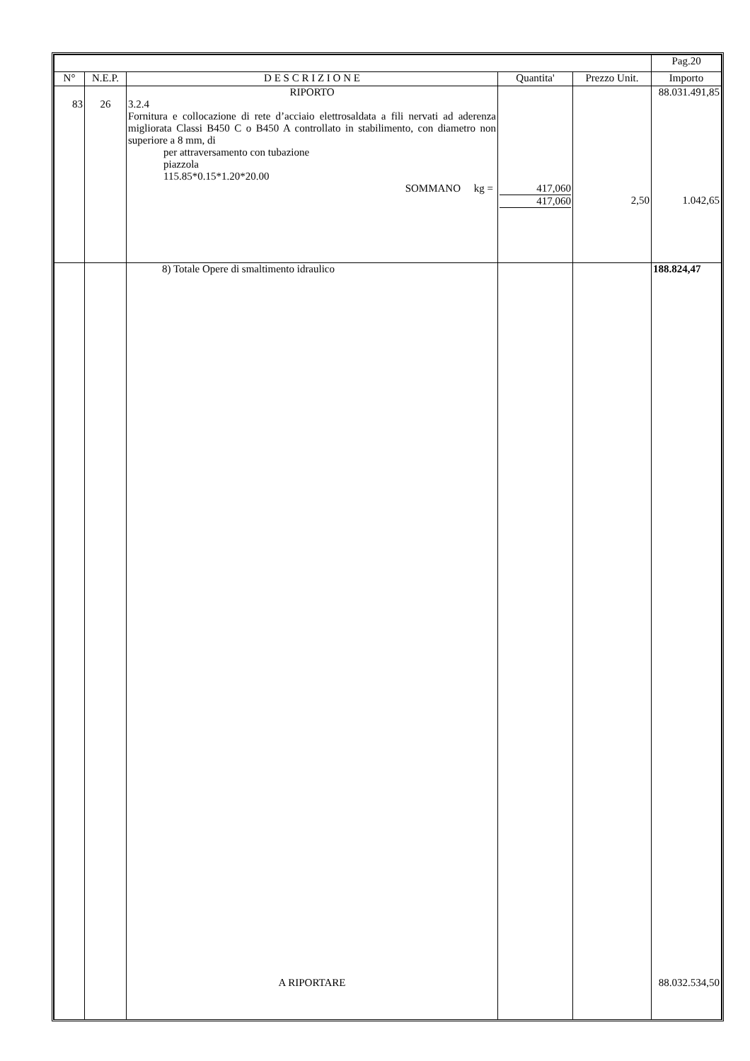| | | | | | Pag.20 |
| N° | N.E.P. | D E S C R I Z I O N E | Quantita' | Prezzo Unit. | Importo |
| 83 | 26 | RIPORTO 3.2.4 Fornitura e collocazione di rete d’acciaio elettrosaldata a fili nervati ad aderenza migliorata Classi B450 C o B450 A controllato in stabilimento, con diametro non superiore a 8 mm, di per attraversamento con tubazione piazzola 115.85*0.15*1.20*20.00 SOMMANO kg = | 417,060 417,060 | 2,50 | 88.031.491,85 1.042,65 |
| | | 8) Totale Opere di smaltimento idraulico | | | 188.824,47 |
| | | A RIPORTARE | | | 88.032.534,50 |